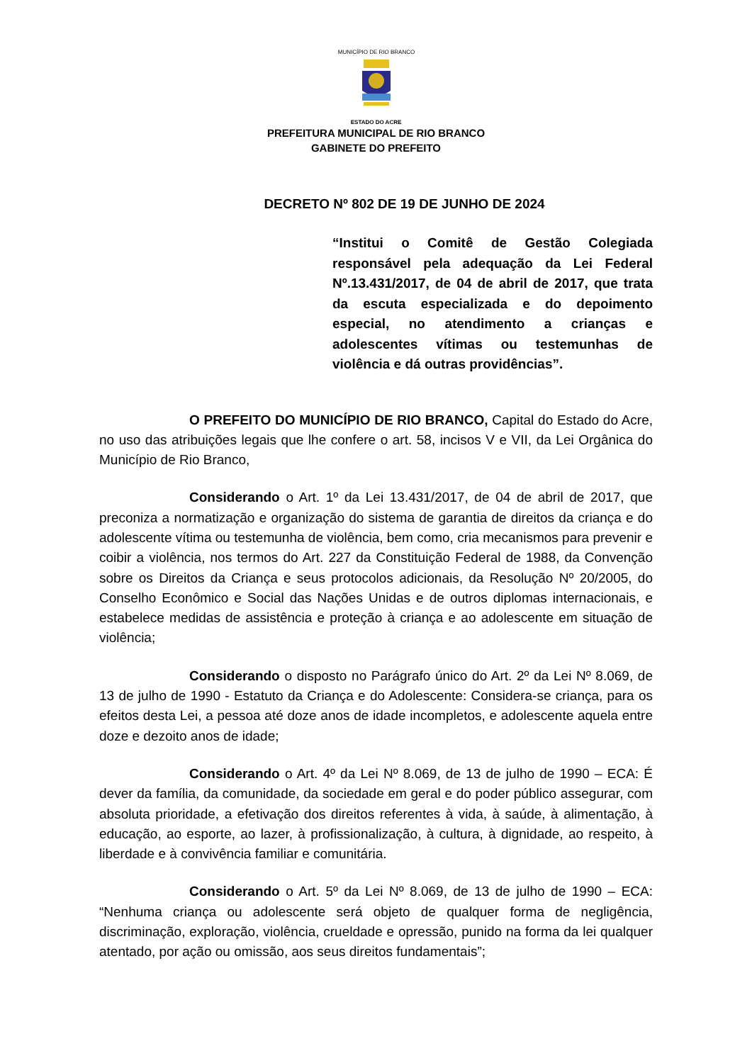MUNICÍPIO DE RIO BRANCO
ESTADO DO ACRE
PREFEITURA MUNICIPAL DE RIO BRANCO
GABINETE DO PREFEITO
DECRETO Nº 802 DE 19 DE JUNHO DE 2024
“Institui o Comitê de Gestão Colegiada responsável pela adequação da Lei Federal Nº.13.431/2017, de 04 de abril de 2017, que trata da escuta especializada e do depoimento especial, no atendimento a crianças e adolescentes vítimas ou testemunhas de violência e dá outras providências”.
O PREFEITO DO MUNICÍPIO DE RIO BRANCO, Capital do Estado do Acre, no uso das atribuições legais que lhe confere o art. 58, incisos V e VII, da Lei Orgânica do Município de Rio Branco,
Considerando o Art. 1º da Lei 13.431/2017, de 04 de abril de 2017, que preconiza a normatização e organização do sistema de garantia de direitos da criança e do adolescente vítima ou testemunha de violência, bem como, cria mecanismos para prevenir e coibir a violência, nos termos do Art. 227 da Constituição Federal de 1988, da Convenção sobre os Direitos da Criança e seus protocolos adicionais, da Resolução Nº 20/2005, do Conselho Econômico e Social das Nações Unidas e de outros diplomas internacionais, e estabelece medidas de assistência e proteção à criança e ao adolescente em situação de violência;
Considerando o disposto no Parágrafo único do Art. 2º da Lei Nº 8.069, de 13 de julho de 1990 - Estatuto da Criança e do Adolescente: Considera-­se criança, para os efeitos desta Lei, a pessoa até doze anos de idade incompletos, e adolescente aquela entre doze e dezoito anos de idade;
Considerando o Art. 4º da Lei Nº 8.069, de 13 de julho de 1990 – ECA: É dever da família, da comunidade, da sociedade em geral e do poder público assegurar, com absoluta prioridade, a efetivação dos direitos referentes à vida, à saúde, à alimentação, à educação, ao esporte, ao lazer, à profissionalização, à cultura, à dignidade, ao respeito, à liberdade e à convivência familiar e comunitária.
Considerando o Art. 5º da Lei Nº 8.069, de 13 de julho de 1990 – ECA: “Nenhuma criança ou adolescente será objeto de qualquer forma de negligência, discriminação, exploração, violência, crueldade e opressão, punido na forma da lei qualquer atentado, por ação ou omissão, aos seus direitos fundamentais”;